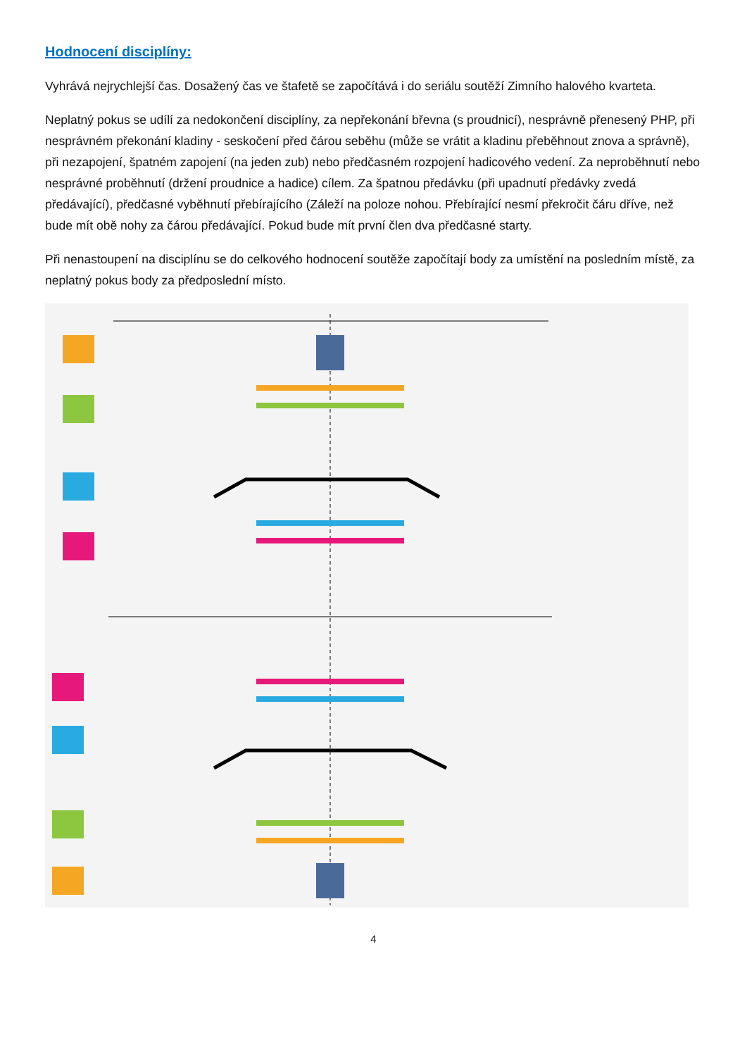Hodnocení disciplíny:
Vyhrává nejrychlejší čas. Dosažený čas ve štafetě se započítává i do seriálu soutěží Zimního halového kvarteta.
Neplatný pokus se udílí za nedokončení disciplíny, za nepřekonání břevna (s proudnicí), nesprávně přenesený PHP, při nesprávném překonání kladiny - seskočení před čárou seběhu (může se vrátit a kladinu přeběhnout znova a správně), při nezapojení, špatném zapojení (na jeden zub) nebo předčasném rozpojení hadicového vedení. Za neproběhnutí nebo nesprávné proběhnutí (držení proudnice a hadice) cílem. Za špatnou předávku (při upadnutí předávky zvedá předávající), předčasné vyběhnutí přebírajícího (Záleží na poloze nohou. Přebírající nesmí překročit čáru dříve, než bude mít obě nohy za čárou předávající. Pokud bude mít první člen dva předčasné starty.
Při nenastoupení na disciplínu se do celkového hodnocení soutěže započítají body za umístění na posledním místě, za neplatný pokus body za předposlední místo.
4